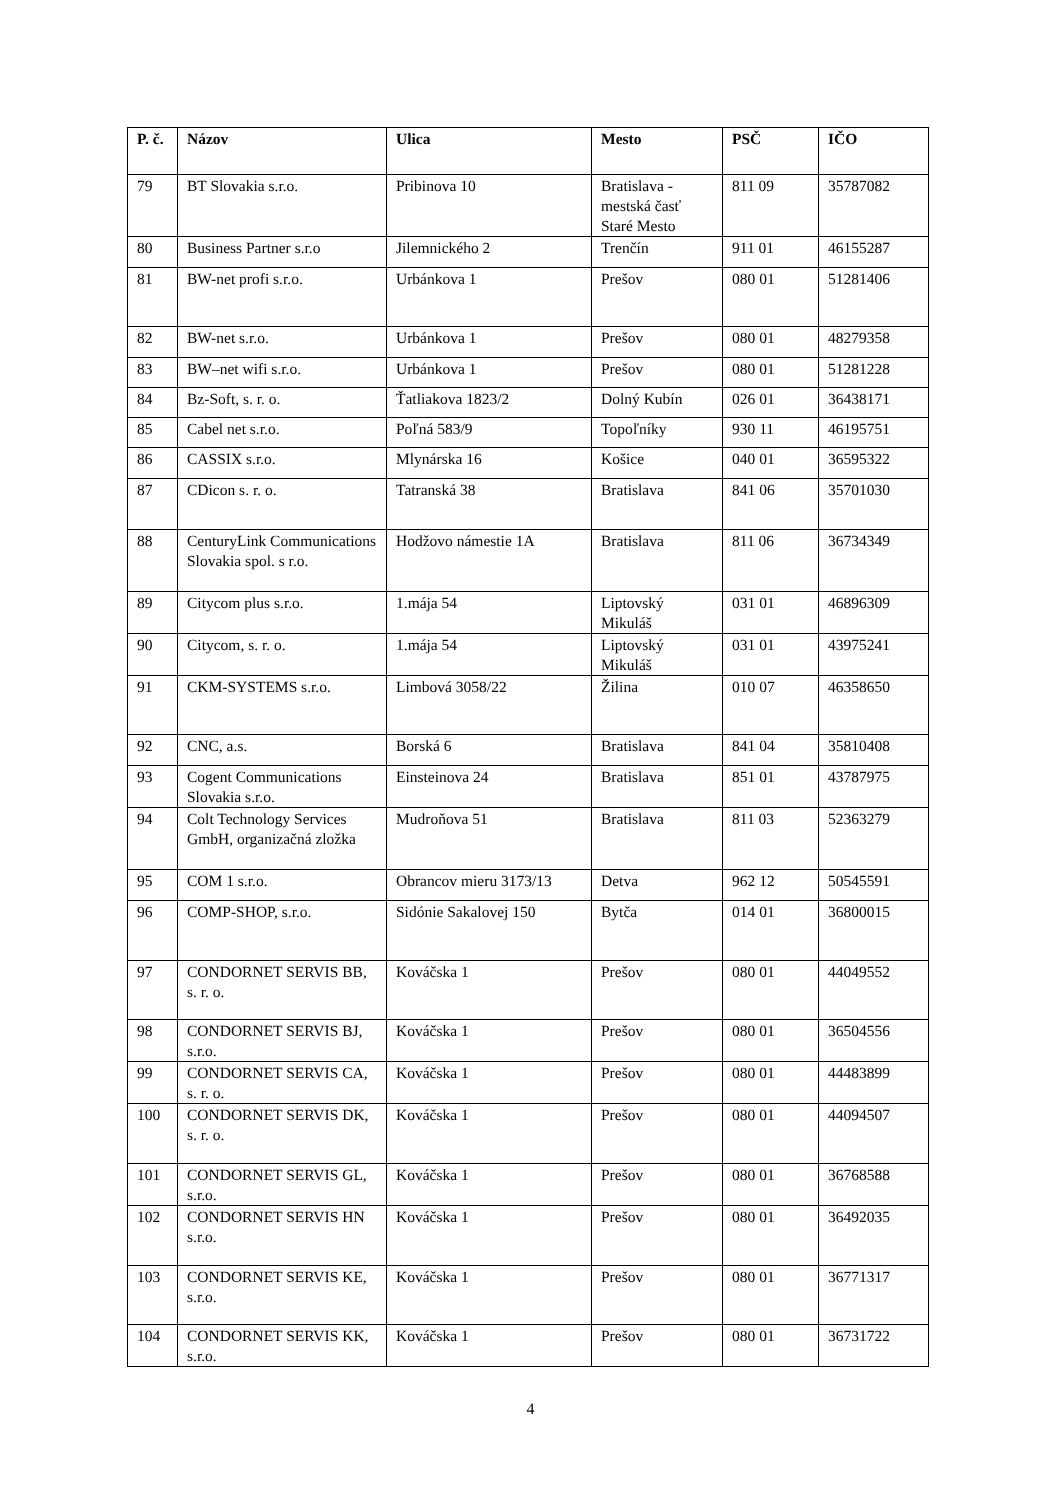| P. č. | Názov | Ulica | Mesto | PSČ | IČO |
| --- | --- | --- | --- | --- | --- |
| 79 | BT Slovakia s.r.o. | Pribinova 10 | Bratislava - mestská časť Staré Mesto | 811 09 | 35787082 |
| 80 | Business Partner s.r.o | Jilemnického 2 | Trenčín | 911 01 | 46155287 |
| 81 | BW-net profi s.r.o. | Urbánkova 1 | Prešov | 080 01 | 51281406 |
| 82 | BW-net s.r.o. | Urbánkova 1 | Prešov | 080 01 | 48279358 |
| 83 | BW–net wifi s.r.o. | Urbánkova 1 | Prešov | 080 01 | 51281228 |
| 84 | Bz-Soft, s. r. o. | Ťatliakova 1823/2 | Dolný Kubín | 026 01 | 36438171 |
| 85 | Cabel net s.r.o. | Poľná 583/9 | Topoľníky | 930 11 | 46195751 |
| 86 | CASSIX s.r.o. | Mlynárska 16 | Košice | 040 01 | 36595322 |
| 87 | CDicon s. r. o. | Tatranská 38 | Bratislava | 841 06 | 35701030 |
| 88 | CenturyLink Communications Slovakia spol. s r.o. | Hodžovo námestie 1A | Bratislava | 811 06 | 36734349 |
| 89 | Citycom plus s.r.o. | 1.mája 54 | Liptovský Mikuláš | 031 01 | 46896309 |
| 90 | Citycom, s. r. o. | 1.mája 54 | Liptovský Mikuláš | 031 01 | 43975241 |
| 91 | CKM-SYSTEMS s.r.o. | Limbová 3058/22 | Žilina | 010 07 | 46358650 |
| 92 | CNC, a.s. | Borská 6 | Bratislava | 841 04 | 35810408 |
| 93 | Cogent Communications Slovakia s.r.o. | Einsteinova 24 | Bratislava | 851 01 | 43787975 |
| 94 | Colt Technology Services GmbH, organizačná zložka | Mudroňova 51 | Bratislava | 811 03 | 52363279 |
| 95 | COM 1 s.r.o. | Obrancov mieru 3173/13 | Detva | 962 12 | 50545591 |
| 96 | COMP-SHOP, s.r.o. | Sidónie Sakalovej 150 | Bytča | 014 01 | 36800015 |
| 97 | CONDORNET SERVIS BB, s. r. o. | Kováčska 1 | Prešov | 080 01 | 44049552 |
| 98 | CONDORNET SERVIS BJ, s.r.o. | Kováčska 1 | Prešov | 080 01 | 36504556 |
| 99 | CONDORNET SERVIS CA, s. r. o. | Kováčska 1 | Prešov | 080 01 | 44483899 |
| 100 | CONDORNET SERVIS DK, s. r. o. | Kováčska 1 | Prešov | 080 01 | 44094507 |
| 101 | CONDORNET SERVIS GL, s.r.o. | Kováčska 1 | Prešov | 080 01 | 36768588 |
| 102 | CONDORNET SERVIS HN s.r.o. | Kováčska 1 | Prešov | 080 01 | 36492035 |
| 103 | CONDORNET SERVIS KE, s.r.o. | Kováčska 1 | Prešov | 080 01 | 36771317 |
| 104 | CONDORNET SERVIS KK, s.r.o. | Kováčska 1 | Prešov | 080 01 | 36731722 |
4